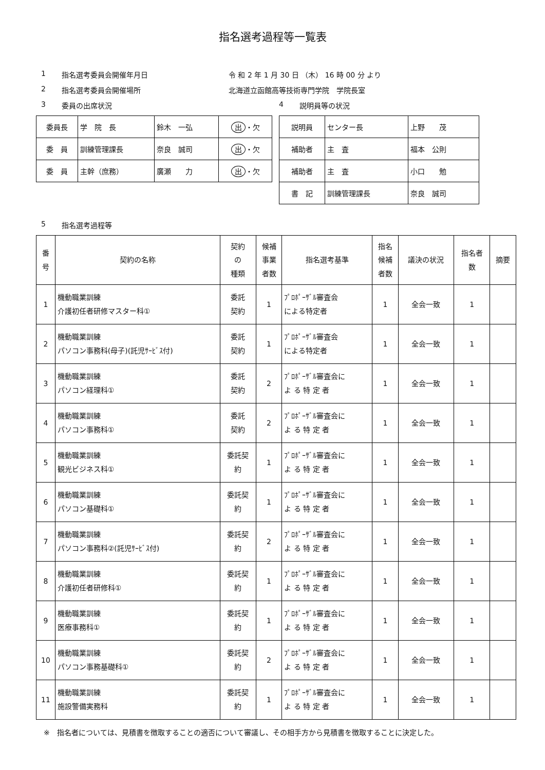指名選考過程等一覧表
1 指名選考委員会開催年月日 令 和 2 年 1 月 30 日 （木） 16 時 00 分 より
2 指名選考委員会開催場所 北海道立函館高等技術専門学院　学院長室
3 委員の出席状況
| 委員長 | 学 院 長 | 鈴木 一弘 | 出 ・欠 |
| 委 員 | 訓練管理課長 | 奈良 誠司 | 出 ・欠 |
| 委 員 | 主幹（庶務） | 廣瀬 力 | 出 ・欠 |
4 説明員等の状況
| 説明員 | センター長 | 上野 茂 |
| 補助者 | 主 査 | 福本 公則 |
| 補助者 | 主 査 | 小口 勉 |
| 書 記 | 訓練管理課長 | 奈良 誠司 |
5 指名選考過程等
| 番 号 | 契約の名称 | 契約 の 種類 | 候補 事業 者数 | 指名選考基準 | 指名 候補 者数 | 議決の状況 | 指名者 数 | 摘要 |
| --- | --- | --- | --- | --- | --- | --- | --- | --- |
| 1 | 機動職業訓練 介護初任者研修マスター科① | 委託 契約 | 1 | ﾌﾟﾛﾎﾟｰｻﾞﾙ審査会 による特定者 | 1 | 全会一致 | 1 | |
| 2 | 機動職業訓練 パソコン事務科(母子)(託児ｻｰﾋﾞｽ付) | 委託 契約 | 1 | ﾌﾟﾛﾎﾟｰｻﾞﾙ審査会 による特定者 | 1 | 全会一致 | 1 | |
| 3 | 機動職業訓練 パソコン経理科① | 委託 契約 | 2 | ﾌﾟﾛﾎﾟｰｻﾞﾙ審査会に よ る 特 定 者 | 1 | 全会一致 | 1 | |
| 4 | 機動職業訓練 パソコン事務科① | 委託 契約 | 2 | ﾌﾟﾛﾎﾟｰｻﾞﾙ審査会に よ る 特 定 者 | 1 | 全会一致 | 1 | |
| 5 | 機動職業訓練 観光ビジネス科① | 委託契 約 | 1 | ﾌﾟﾛﾎﾟｰｻﾞﾙ審査会に よ る 特 定 者 | 1 | 全会一致 | 1 | |
| 6 | 機動職業訓練 パソコン基礎科① | 委託契 約 | 1 | ﾌﾟﾛﾎﾟｰｻﾞﾙ審査会に よ る 特 定 者 | 1 | 全会一致 | 1 | |
| 7 | 機動職業訓練 パソコン事務科②(託児ｻｰﾋﾞｽ付) | 委託契 約 | 2 | ﾌﾟﾛﾎﾟｰｻﾞﾙ審査会に よ る 特 定 者 | 1 | 全会一致 | 1 | |
| 8 | 機動職業訓練 介護初任者研修科① | 委託契 約 | 1 | ﾌﾟﾛﾎﾟｰｻﾞﾙ審査会に よ る 特 定 者 | 1 | 全会一致 | 1 | |
| 9 | 機動職業訓練 医療事務科① | 委託契 約 | 1 | ﾌﾟﾛﾎﾟｰｻﾞﾙ審査会に よ る 特 定 者 | 1 | 全会一致 | 1 | |
| 10 | 機動職業訓練 パソコン事務基礎科① | 委託契 約 | 2 | ﾌﾟﾛﾎﾟｰｻﾞﾙ審査会に よ る 特 定 者 | 1 | 全会一致 | 1 | |
| 11 | 機動職業訓練 施設警備実務科 | 委託契 約 | 1 | ﾌﾟﾛﾎﾟｰｻﾞﾙ審査会に よ る 特 定 者 | 1 | 全会一致 | 1 | |
※　指名者については、見積書を徴取することの適否について審議し、その相手方から見積書を徴取することに決定した。